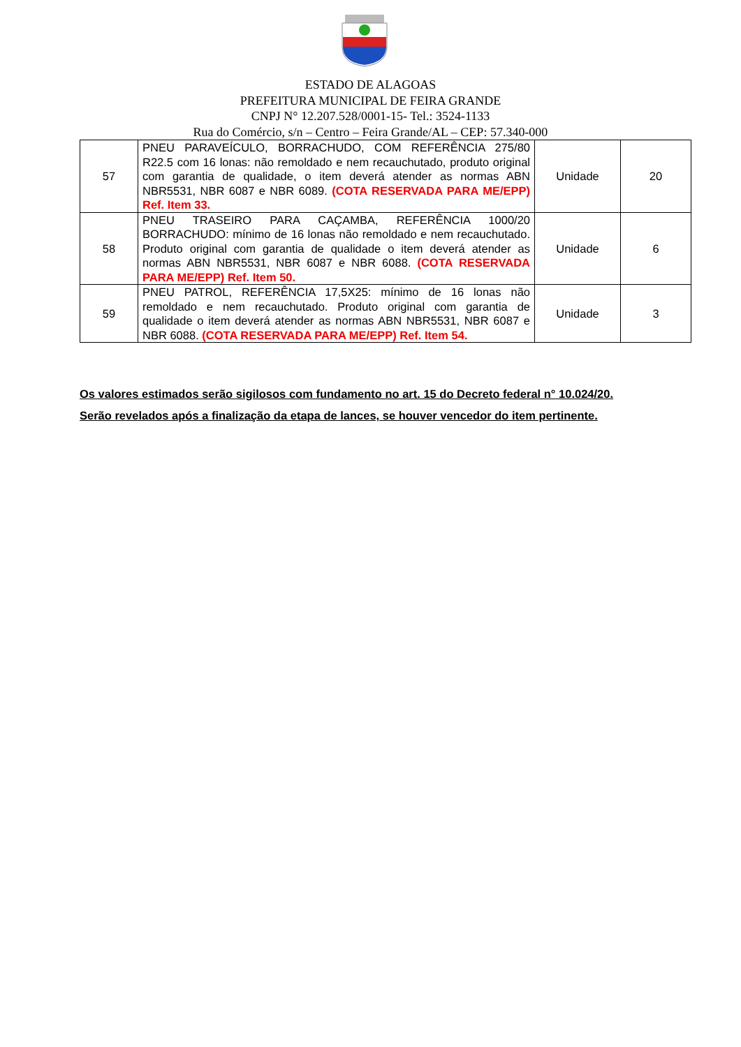ESTADO DE ALAGOAS
PREFEITURA MUNICIPAL DE FEIRA GRANDE
CNPJ N° 12.207.528/0001-15- Tel.: 3524-1133
Rua do Comércio, s/n – Centro – Feira Grande/AL – CEP: 57.340-000
| 57 | PNEU PARAVEÍCULO, BORRACHUDO, COM REFERÊNCIA 275/80 R22.5 com 16 lonas: não remoldado e nem recauchutado, produto original com garantia de qualidade, o item deverá atender as normas ABN NBR5531, NBR 6087 e NBR 6089. (COTA RESERVADA PARA ME/EPP) Ref. Item 33. | Unidade | 20 |
| 58 | PNEU TRASEIRO PARA CAÇAMBA, REFERÊNCIA 1000/20 BORRACHUDO: mínimo de 16 lonas não remoldado e nem recauchutado. Produto original com garantia de qualidade o item deverá atender as normas ABN NBR5531, NBR 6087 e NBR 6088. (COTA RESERVADA PARA ME/EPP) Ref. Item 50. | Unidade | 6 |
| 59 | PNEU PATROL, REFERÊNCIA 17,5X25: mínimo de 16 lonas não remoldado e nem recauchutado. Produto original com garantia de qualidade o item deverá atender as normas ABN NBR5531, NBR 6087 e NBR 6088. (COTA RESERVADA PARA ME/EPP) Ref. Item 54. | Unidade | 3 |
Os valores estimados serão sigilosos com fundamento no art. 15 do Decreto federal n° 10.024/20.
Serão revelados após a finalização da etapa de lances, se houver vencedor do item pertinente.